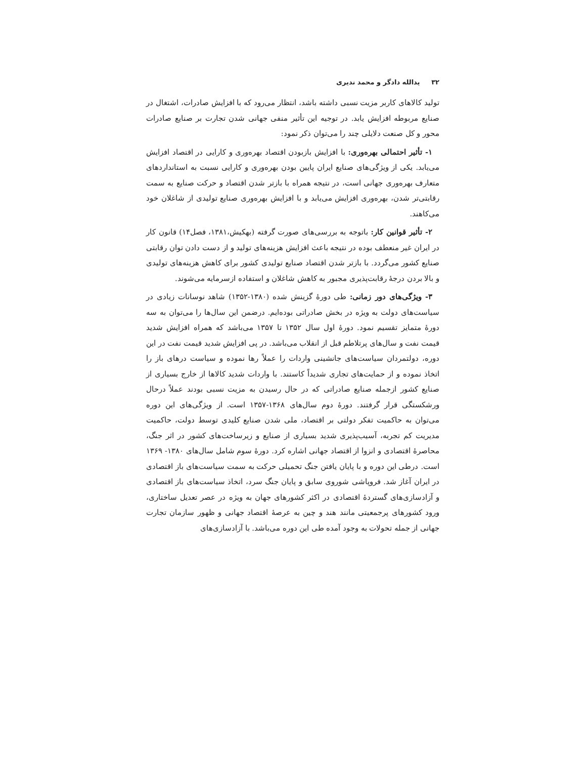۳۲ یدالله دادگر و محمد ندیری
تولید کالاهای کاربر مزیت نسبی داشته باشد، انتظار می‌رود که با افزایش صادرات، اشتغال در صنایع مربوطه افزایش یابد. در توجیه این تأثیر منفی جهانی شدن تجارت بر صنایع صادرات محور و کل صنعت دلایلی چند را می‌توان ذکر نمود:
۱- تأثیر احتمالی بهره‌وری: با افزایش بازبودن اقتصاد بهره‌وری و کارایی در اقتصاد افزایش می‌یابد. یکی از ویژگی‌های صنایع ایران پایین بودن بهره‌وری و کارایی نسبت به استانداردهای متعارف بهره‌وری جهانی است، در نتیجه همراه با بازتر شدن اقتصاد و حرکت صنایع به سمت رقابتی‌تر شدن، بهره‌وری افزایش می‌یابد و با افزایش بهره‌وری صنایع تولیدی از شاغلان خود می‌کاهند.
۲- تأثیر قوانین کار: باتوجه به بررسی‌های صورت گرفته (بهکیش،۱۳۸۱، فصل۱۴) قانون کار در ایران غیر منعطف بوده در نتیجه باعث افزایش هزینه‌های تولید و از دست دادن توان رقابتی صنایع کشور می‌گردد. با بازتر شدن اقتصاد صنایع تولیدی کشور برای کاهش هزینه‌های تولیدی و بالا بردن درجهٔ رقابت‌پذیری مجبور به کاهش شاغلان و استفاده ازسرمایه می‌شوند.
۳- ویژگی‌های دور زمانی: طی دورهٔ گزینش شده (۱۳۸۰-۱۳۵۲) شاهد نوسانات زیادی در سیاست‌های دولت به ویژه در بخش صادراتی بوده‌ایم. درضمن این سال‌ها را می‌توان به سه دورهٔ متمایز تقسیم نمود. دورهٔ اول سال ۱۳۵۲ تا ۱۳۵۷ می‌باشد که همراه افزایش شدید قیمت نفت و سال‌های پرتلاطم قبل از انقلاب می‌باشد. در پی افزایش شدید قیمت نفت در این دوره، دولتمردان سیاست‌های جانشینی واردات را عملاً رها نموده و سیاست درهای باز را اتخاذ نموده و از حمایت‌های تجاری شدیداً کاستند. با واردات شدید کالاها از خارج بسیاری از صنایع کشور ازجمله صنایع صادراتی که در حال رسیدن به مزیت نسبی بودند عملاً درحال ورشکستگی قرار گرفتند. دورهٔ دوم سال‌های ۱۳۶۸-۱۳۵۷ است. از ویژگی‌های این دوره می‌توان به حاکمیت تفکر دولتی بر اقتصاد، ملی شدن صنایع کلیدی توسط دولت، حاکمیت مدیریت کم تجربه، آسیب‌پذیری شدید بسیاری از صنایع و زیرساخت‌های کشور در اثر جنگ، محاصرهٔ اقتصادی و انزوا از اقتصاد جهانی اشاره کرد. دورهٔ سوم شامل سال‌های ۱۳۸۰- ۱۳۶۹ است. درطی این دوره و با پایان یافتن جنگ تحمیلی حرکت به سمت سیاست‌های باز اقتصادی در ایران آغاز شد. فروپاشی شوروی سابق و پایان جنگ سرد، اتخاذ سیاست‌های باز اقتصادی و آزادسازی‌های گستردهٔ اقتصادی در اکثر کشورهای جهان به ویژه در عصر تعدیل ساختاری، ورود کشورهای پرجمعیتی مانند هند و چین به عرصهٔ اقتصاد جهانی و ظهور سازمان تجارت جهانی از جمله تحولات به وجود آمده طی این دوره می‌باشد. با آزادسازی‌های